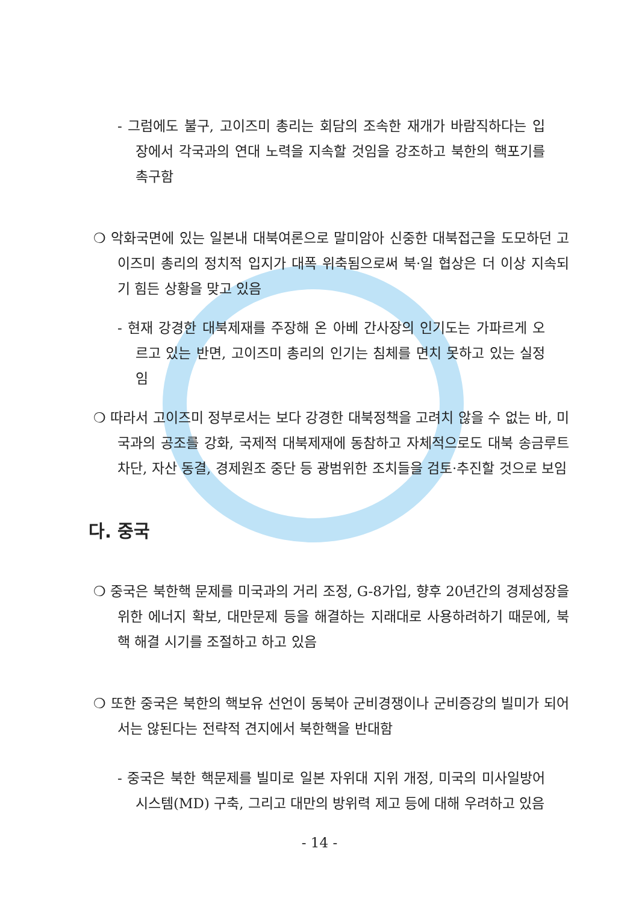- 그럼에도 불구, 고이즈미 총리는 회담의 조속한 재개가 바람직하다는 입장에서 각국과의 연대 노력을 지속할 것임을 강조하고 북한의 핵포기를 촉구함
❍ 악화국면에 있는 일본내 대북여론으로 말미암아 신중한 대북접근을 도모하던 고이즈미 총리의 정치적 입지가 대폭 위축됨으로써 북·일 협상은 더 이상 지속되기 힘든 상황을 맞고 있음
- 현재 강경한 대북제재를 주장해 온 아베 간사장의 인기도는 가파르게 오르고 있는 반면, 고이즈미 총리의 인기는 침체를 면치 못하고 있는 실정임
❍ 따라서 고이즈미 정부로서는 보다 강경한 대북정책을 고려치 않을 수 없는 바, 미국과의 공조를 강화, 국제적 대북제재에 동참하고 자체적으로도 대북 송금루트 차단, 자산 동결, 경제원조 중단 등 광범위한 조치들을 검토·추진할 것으로 보임
다. 중국
❍ 중국은 북한핵 문제를 미국과의 거리 조정, G-8가입, 향후 20년간의 경제성장을 위한 에너지 확보, 대만문제 등을 해결하는 지래대로 사용하려하기 때문에, 북핵 해결 시기를 조절하고 하고 있음
❍ 또한 중국은 북한의 핵보유 선언이 동북아 군비경쟁이나 군비증강의 빌미가 되어서는 않된다는 전략적 견지에서 북한핵을 반대함
- 중국은 북한 핵문제를 빌미로 일본 자위대 지위 개정, 미국의 미사일방어시스템(MD) 구축, 그리고 대만의 방위력 제고 등에 대해 우려하고 있음
- 14 -